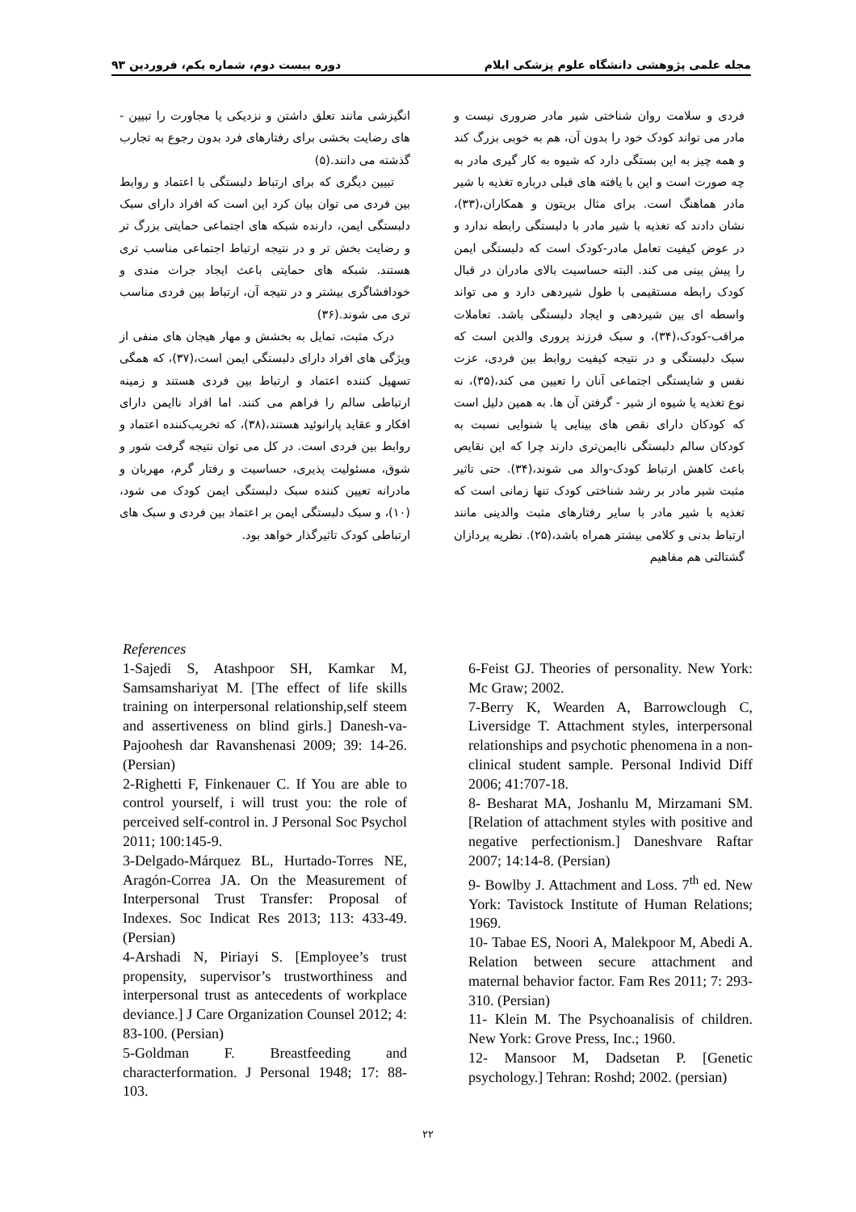مجله علمی پژوهشی دانشگاه علوم پزشکی ایلام دوره بیست دوم، شماره یکم، فروردین ۹۳
فردی و سلامت روان شناختی شیر مادر ضروری نیست و مادر می تواند کودک خود را بدون آن، هم به خوبی بزرگ کند و همه چیز به این بستگی دارد که شیوه به کار گیری مادر به چه صورت است و این با یافته های قبلی درباره تغذیه با شیر مادر هماهنگ است. برای مثال بریتون و همکاران،(۳۳)، نشان دادند که تغذیه با شیر مادر با دلبستگی رابطه ندارد و در عوض کیفیت تعامل مادر-کودک است که دلبستگی ایمن را پیش بینی می کند. البته حساسیت بالای مادران در قبال کودک رابطه مستقیمی با طول شیردهی دارد و می تواند واسطه ای بین شیردهی و ایجاد دلبستگی باشد. تعاملات مراقب-کودک،(۳۴)، و سبک فرزند پروری والدین است که سبک دلبستگی و در نتیجه کیفیت روابط بین فردی، عزت نفس و شایستگی اجتماعی آنان را تعیین می کند،(۳۵)، نه نوع تغذیه یا شیوه از شیر - گرفتن آن ها. به همین دلیل است که کودکان دارای نقص های بینایی یا شنوایی نسبت به کودکان سالم دلبستگی ناایمن‌تری دارند چرا که این نقایص باعث کاهش ارتباط کودک-والد می شوند،(۳۴). حتی تاثیر مثبت شیر مادر بر رشد شناختی کودک تنها زمانی است که تغذیه با شیر مادر با سایر رفتارهای مثبت والدینی مانند ارتباط بدنی و کلامی بیشتر همراه باشد،(۲۵). نظریه پردازان گشتالتی هم مفاهیم
انگیزشی مانند تعلق داشتن و نزدیکی یا مجاورت را تبیین - های رضایت بخشی برای رفتارهای فرد بدون رجوع به تجارب گذشته می دانند.(۵)
تبیین دیگری که برای ارتباط دلبستگی با اعتماد و روابط بین فردی می توان بیان کرد این است که افراد دارای سبک دلبستگی ایمن، دارنده شبکه های اجتماعی حمایتی بزرگ تر و رضایت بخش تر و در نتیجه ارتباط اجتماعی مناسب تری هستند. شبکه های حمایتی باعث ایجاد جرات مندی و خودافشاگری بیشتر و در نتیجه آن، ارتباط بین فردی مناسب تری می شوند.(۳۶)
درک مثبت، تمایل به بخشش و مهار هیجان های منفی از ویژگی های افراد دارای دلبستگی ایمن است،(۳۷)، که همگی تسهیل کننده اعتماد و ارتباط بین فردی هستند و زمینه ارتباطی سالم را فراهم می کنند. اما افراد ناایمن دارای افکار و عقاید پارانوئید هستند،(۳۸)، که تخریب‌کننده اعتماد و روابط بین فردی است. در کل می توان نتیجه گرفت شور و شوق، مسئولیت پذیری، حساسیت و رفتار گرم، مهربان و مادرانه تعیین کننده سبک دلبستگی ایمن کودک می شود،(۱۰)، و سبک دلبستگی ایمن بر اعتماد بین فردی و سبک های ارتباطی کودک تاثیرگذار خواهد بود.
References
1-Sajedi S, Atashpoor SH, Kamkar M, Samsamshariyat M. [The effect of life skills training on interpersonal relationship,self steem and assertiveness on blind girls.] Danesh-va-Pajoohesh dar Ravanshenasi 2009; 39: 14-26. (Persian)
2-Righetti F, Finkenauer C. If You are able to control yourself, i will trust you: the role of perceived self-control in. J Personal Soc Psychol 2011; 100:145-9.
3-Delgado-Márquez BL, Hurtado-Torres NE, Aragón-Correa JA. On the Measurement of Interpersonal Trust Transfer: Proposal of Indexes. Soc Indicat Res 2013; 113: 433-49. (Persian)
4-Arshadi N, Piriayi S. [Employee’s trust propensity, supervisor’s trustworthiness and interpersonal trust as antecedents of workplace deviance.] J Care Organization Counsel 2012; 4: 83-100. (Persian)
5-Goldman F. Breastfeeding and characterformation. J Personal 1948; 17: 88-103.
6-Feist GJ. Theories of personality. New York: Mc Graw; 2002.
7-Berry K, Wearden A, Barrowclough C, Liversidge T. Attachment styles, interpersonal relationships and psychotic phenomena in a non-clinical student sample. Personal Individ Diff 2006; 41:707-18.
8- Besharat MA, Joshanlu M, Mirzamani SM. [Relation of attachment styles with positive and negative perfectionism.] Daneshvare Raftar 2007; 14:14-8. (Persian)
9- Bowlby J. Attachment and Loss. 7<sup>th</sup> ed. New York: Tavistock Institute of Human Relations; 1969.
10- Tabae ES, Noori A, Malekpoor M, Abedi A. Relation between secure attachment and maternal behavior factor. Fam Res 2011; 7: 293-310. (Persian)
11- Klein M. The Psychoanalisis of children. New York: Grove Press, Inc.; 1960.
12- Mansoor M, Dadsetan P. [Genetic psychology.] Tehran: Roshd; 2002. (persian)
۲۲